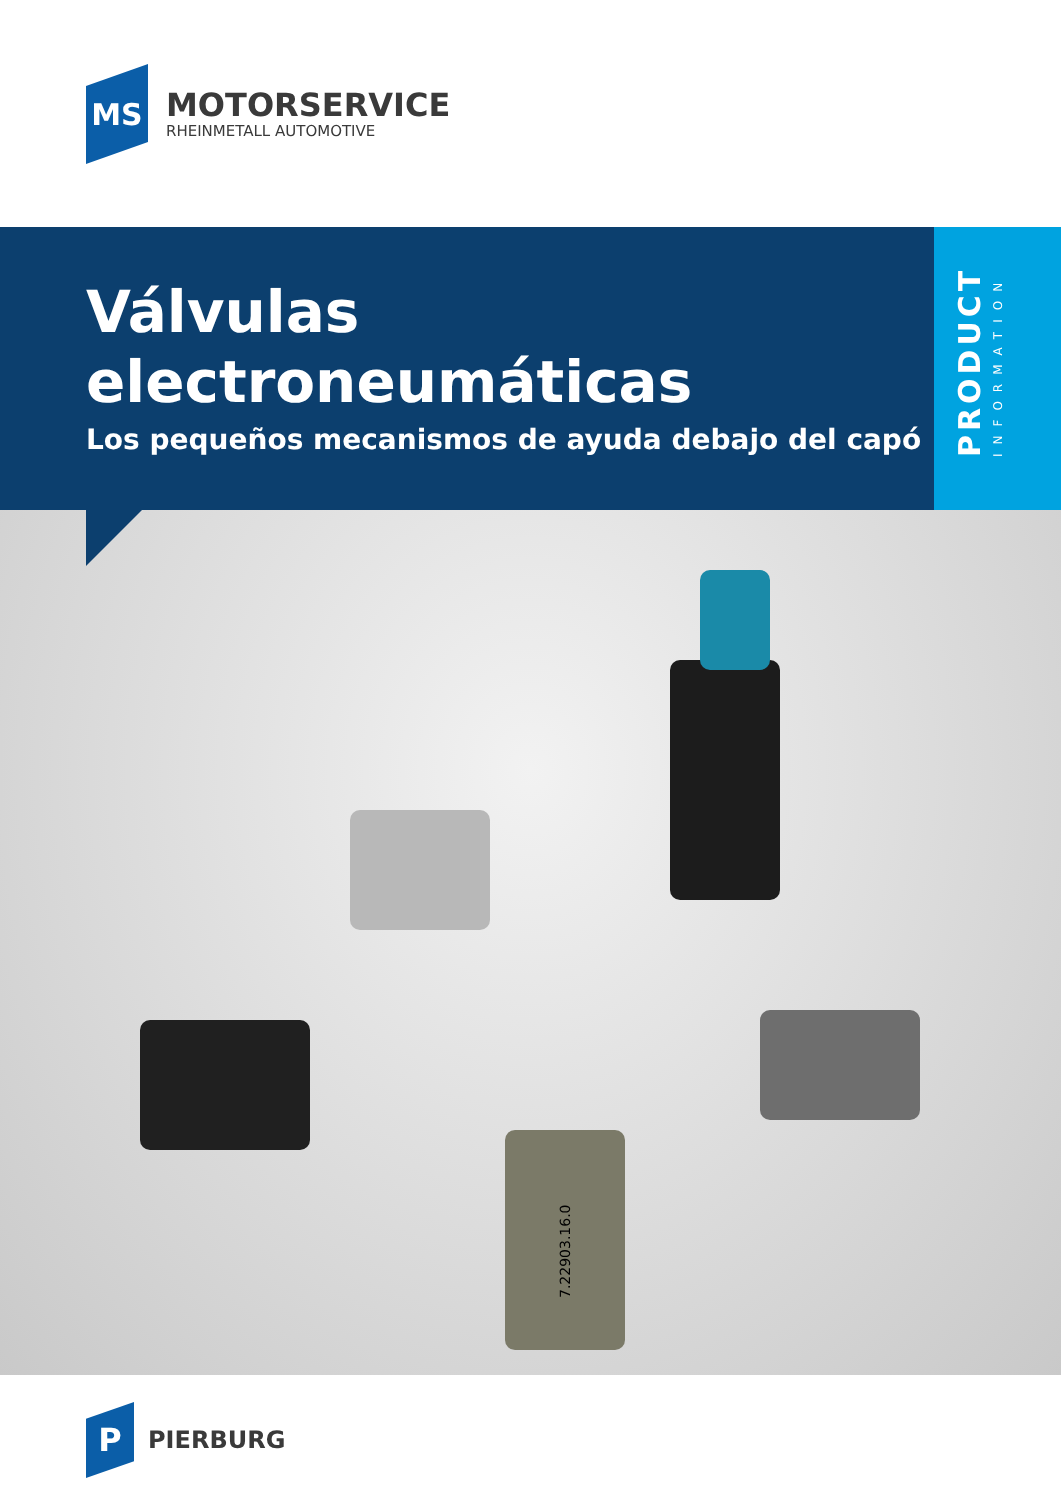MS
MOTORSERVICE
RHEINMETALL AUTOMOTIVE
Válvulas
electroneumáticas
Los pequeños mecanismos de ayuda debajo del capó
PRODUCT
INFORMATION
7.22903.16.0
P
PIERBURG